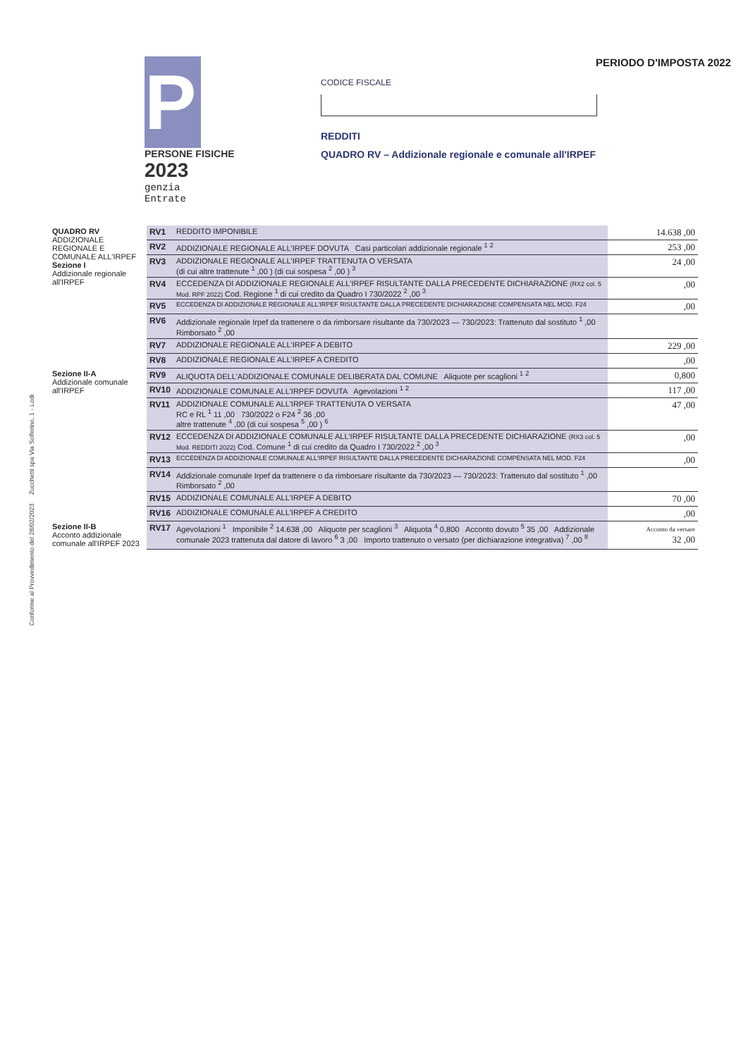Conforme al Provvedimento del 28/02/2023 Zucchetti spa Via Solferino, 1 - Lodi
P
PERSONE FISICHE
2023
genzia
Entrate
CODICE FISCALE
REDDITI
QUADRO RV – Addizionale regionale e comunale all'IRPEF
PERIODO D'IMPOSTA 2022
| QUADRO RV ADDIZIONALE REGIONALE E COMUNALE ALL'IRPEF Sezione I Addizionale regionale all'IRPEF | RV1 | REDDITO IMPONIBILE | 14.638 ,00 |
| | RV2 | ADDIZIONALE REGIONALE ALL'IRPEF DOVUTA Casi particolari addizionale regionale <sup>1</sup> <sup>2</sup> | 253 ,00 |
| | RV3 | ADDIZIONALE REGIONALE ALL'IRPEF TRATTENUTA O VERSATA (di cui altre trattenute <sup>1</sup> ,00 ) (di cui sospesa <sup>2</sup> ,00 ) <sup>3</sup> | 24 ,00 |
| | RV4 | ECCEDENZA DI ADDIZIONALE REGIONALE ALL'IRPEF RISULTANTE DALLA PRECEDENTE DICHIARAZIONE (RX2 col. 5 Mod. RPF 2022) Cod. Regione <sup>1</sup> di cui credito da Quadro I 730/2022 <sup>2</sup> ,00 <sup>3</sup> | ,00 |
| | RV5 | ECCEDENZA DI ADDIZIONALE REGIONALE ALL'IRPEF RISULTANTE DALLA PRECEDENTE DICHIARAZIONE COMPENSATA NEL MOD. F24 | ,00 |
| | RV6 | Addizionale regionale Irpef da trattenere o da rimborsare risultante da 730/2023 — 730/2023: Trattenuto dal sostituto <sup>1</sup> ,00 Rimborsato <sup>2</sup> ,00 | |
| | RV7 | ADDIZIONALE REGIONALE ALL'IRPEF A DEBITO | 229 ,00 |
| | RV8 | ADDIZIONALE REGIONALE ALL'IRPEF A CREDITO | ,00 |
| Sezione II-A Addizionale comunale all'IRPEF | RV9 | ALIQUOTA DELL'ADDIZIONALE COMUNALE DELIBERATA DAL COMUNE Aliquote per scaglioni <sup>1</sup> <sup>2</sup> | 0,800 |
| | RV10 | ADDIZIONALE COMUNALE ALL'IRPEF DOVUTA Agevolazioni <sup>1</sup> <sup>2</sup> | 117 ,00 |
| | RV11 | ADDIZIONALE COMUNALE ALL'IRPEF TRATTENUTA O VERSATA RC e RL <sup>1</sup> 11 ,00 730/2022 o F24 <sup>2</sup> 36 ,00 altre trattenute <sup>4</sup> ,00 (di cui sospesa <sup>5</sup> ,00 ) <sup>6</sup> | 47 ,00 |
| | RV12 | ECCEDENZA DI ADDIZIONALE COMUNALE ALL'IRPEF RISULTANTE DALLA PRECEDENTE DICHIARAZIONE (RX3 col. 5 Mod. REDDITI 2022) Cod. Comune <sup>1</sup> di cui credito da Quadro I 730/2022 <sup>2</sup> ,00 <sup>3</sup> | ,00 |
| | RV13 | ECCEDENZA DI ADDIZIONALE COMUNALE ALL'IRPEF RISULTANTE DALLA PRECEDENTE DICHIARAZIONE COMPENSATA NEL MOD. F24 | ,00 |
| | RV14 | Addizionale comunale Irpef da trattenere o da rimborsare risultante da 730/2023 — 730/2023: Trattenuto dal sostituto <sup>1</sup> ,00 Rimborsato <sup>2</sup> ,00 | |
| | RV15 | ADDIZIONALE COMUNALE ALL'IRPEF A DEBITO | 70 ,00 |
| | RV16 | ADDIZIONALE COMUNALE ALL'IRPEF A CREDITO | ,00 |
| Sezione II-B Acconto addizionale comunale all'IRPEF 2023 | RV17 | Agevolazioni <sup>1</sup> Imponibile <sup>2</sup> 14.638 ,00 Aliquote per scaglioni <sup>3</sup> Aliquota <sup>4</sup> 0,800 Acconto dovuto <sup>5</sup> 35 ,00 Addizionale comunale 2023 trattenuta dal datore di lavoro <sup>6</sup> 3 ,00 Importo trattenuto o versato (per dichiarazione integrativa) <sup>7</sup> ,00 <sup>8</sup> | Acconto da versare 32 ,00 |